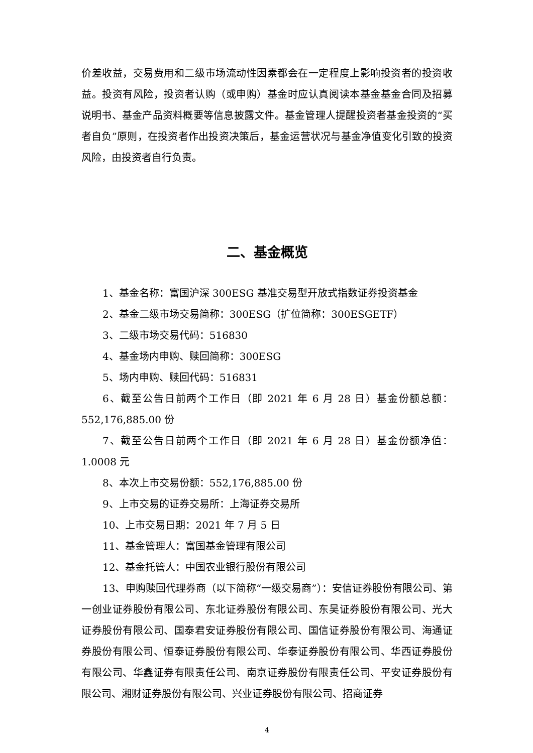价差收益，交易费用和二级市场流动性因素都会在一定程度上影响投资者的投资收益。投资有风险，投资者认购（或申购）基金时应认真阅读本基金基金合同及招募说明书、基金产品资料概要等信息披露文件。基金管理人提醒投资者基金投资的“买者自负”原则，在投资者作出投资决策后，基金运营状况与基金净值变化引致的投资风险，由投资者自行负责。
二、基金概览
1、基金名称：富国沪深 300ESG 基准交易型开放式指数证券投资基金
2、基金二级市场交易简称：300ESG（扩位简称：300ESGETF）
3、二级市场交易代码：516830
4、基金场内申购、赎回简称：300ESG
5、场内申购、赎回代码：516831
6、截至公告日前两个工作日（即 2021 年 6 月 28 日）基金份额总额：552,176,885.00 份
7、截至公告日前两个工作日（即 2021 年 6 月 28 日）基金份额净值：1.0008 元
8、本次上市交易份额：552,176,885.00 份
9、上市交易的证券交易所：上海证券交易所
10、上市交易日期：2021 年 7 月 5 日
11、基金管理人：富国基金管理有限公司
12、基金托管人：中国农业银行股份有限公司
13、申购赎回代理券商（以下简称“一级交易商”）：安信证券股份有限公司、第一创业证券股份有限公司、东北证券股份有限公司、东吴证券股份有限公司、光大证券股份有限公司、国泰君安证券股份有限公司、国信证券股份有限公司、海通证券股份有限公司、恒泰证券股份有限公司、华泰证券股份有限公司、华西证券股份有限公司、华鑫证券有限责任公司、南京证券股份有限责任公司、平安证券股份有限公司、湘财证券股份有限公司、兴业证券股份有限公司、招商证券
4